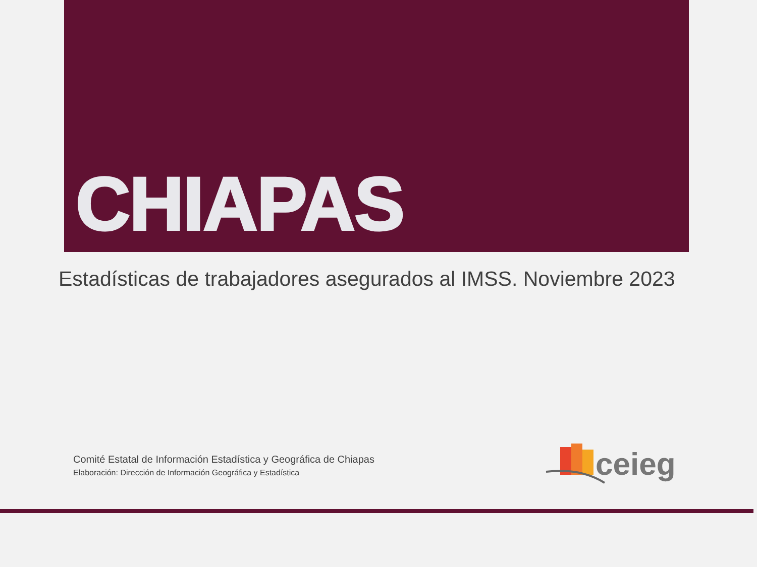CHIAPAS
Estadísticas de trabajadores asegurados al IMSS. Noviembre 2023
Comité Estatal de Información Estadística y Geográfica de Chiapas
Elaboración: Dirección de Información Geográfica y Estadística
ceieg